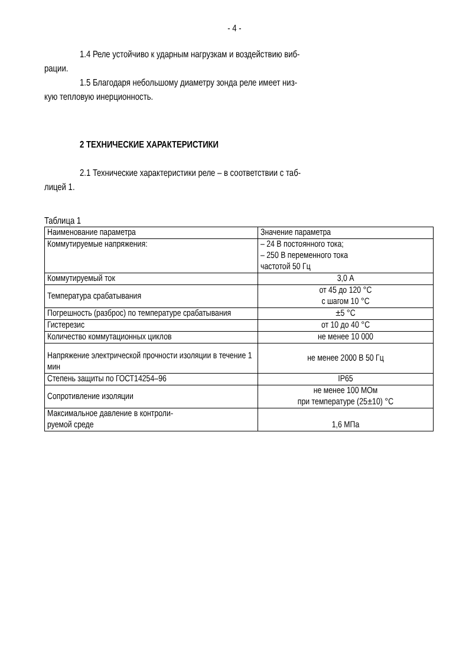- 4 -
1.4 Реле устойчиво к ударным нагрузкам и воздействию виб-
рации.
1.5 Благодаря небольшому диаметру зонда реле имеет низ-
кую тепловую инерционность.
2 ТЕХНИЧЕСКИЕ ХАРАКТЕРИСТИКИ
2.1 Технические характеристики реле – в соответствии с таб-
лицей 1.
Таблица 1
| Наименование параметра | Значение параметра |
| Коммутируемые напряжения: | – 24 В постоянного тока; – 250 В переменного тока частотой 50 Гц |
| Коммутируемый ток | 3,0 А |
| Температура срабатывания | от 45 до 120 °С с шагом 10 °С |
| Погрешность (разброс) по температуре срабатывания | ±5 °С |
| Гистерезис | от 10 до 40 °С |
| Количество коммутационных циклов | не менее 10 000 |
| Напряжение электрической прочности изоляции в течение 1 мин | не менее 2000 В 50 Гц |
| Степень защиты по ГОСТ14254–96 | IP65 |
| Сопротивление изоляции | не менее 100 МОм при температуре (25±10) °С |
| Максимальное давление в контроли- руемой среде | 1,6 МПа |